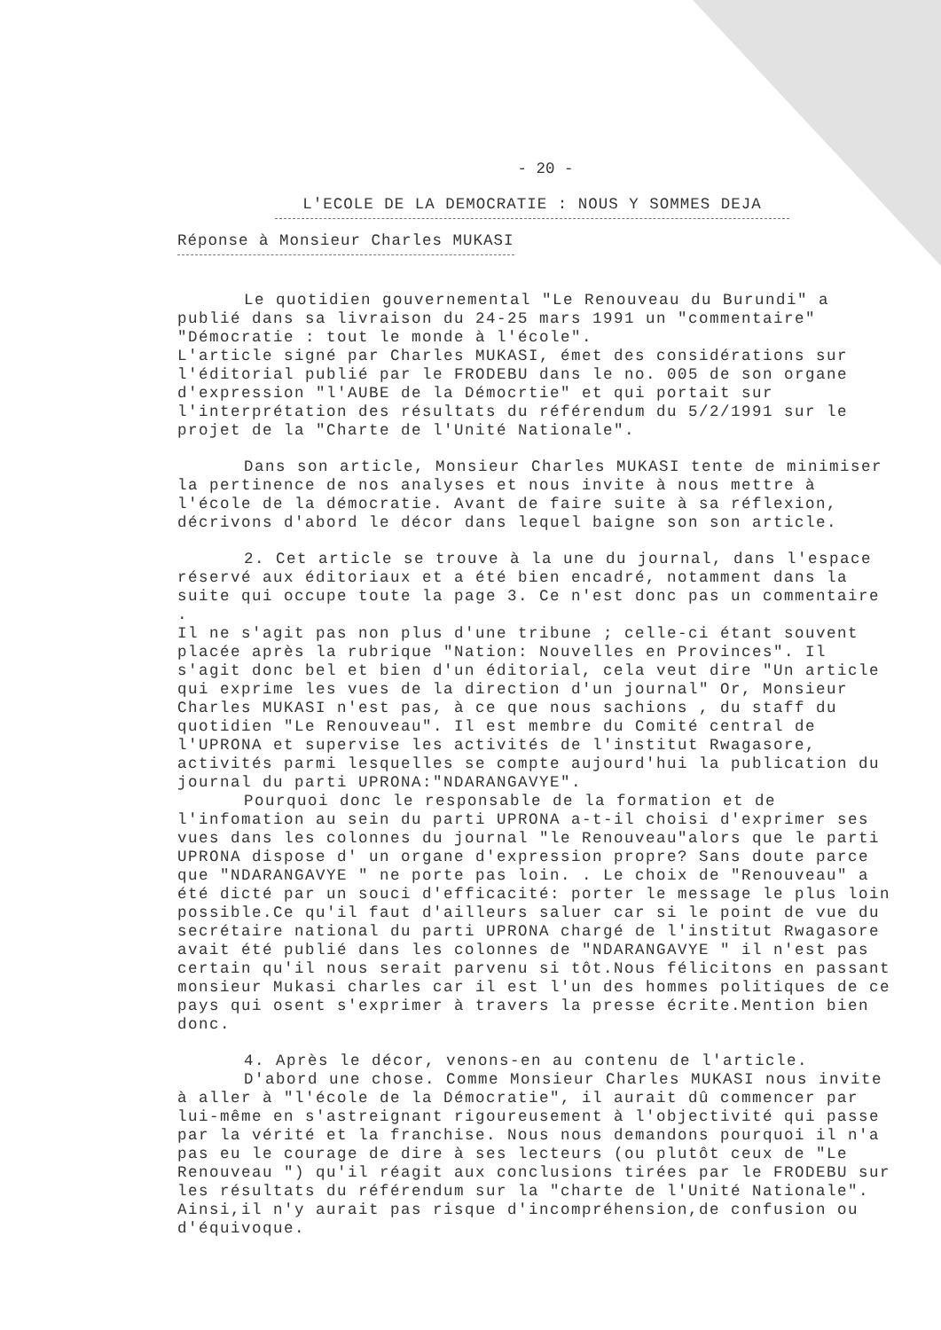- 20 -
L'ECOLE DE LA DEMOCRATIE : NOUS Y SOMMES DEJA
Réponse à Monsieur Charles MUKASI
Le quotidien gouvernemental "Le Renouveau du Burundi" a publié dans sa livraison du 24-25 mars 1991 un "commentaire" "Démocratie : tout le monde à l'école".
L'article signé par Charles MUKASI, émet des considérations sur l'éditorial publié par le FRODEBU dans le no. 005 de son organe d'expression "l'AUBE de la Démocrtie" et qui portait sur l'interprétation des résultats du référendum du 5/2/1991 sur le projet de la "Charte de l'Unité Nationale".
Dans son article, Monsieur Charles MUKASI tente de minimiser la pertinence de nos analyses et nous invite à nous mettre à l'école de la démocratie. Avant de faire suite à sa réflexion, décrivons d'abord le décor dans lequel baigne son son article.
2. Cet article se trouve à la une du journal, dans l'espace réservé aux éditoriaux et a été bien encadré, notamment dans la suite qui occupe toute la page 3. Ce n'est donc pas un commentaire .
Il ne s'agit pas non plus d'une tribune ; celle-ci étant souvent placée après la rubrique "Nation: Nouvelles en Provinces". Il s'agit donc bel et bien d'un éditorial, cela veut dire "Un article qui exprime les vues de la direction d'un journal" Or, Monsieur Charles MUKASI n'est pas, à ce que nous sachions , du staff du quotidien "Le Renouveau". Il est membre du Comité central de l'UPRONA et supervise les activités de l'institut Rwagasore, activités parmi lesquelles se compte aujourd'hui la publication du journal du parti UPRONA:"NDARANGAVYE".
Pourquoi donc le responsable de la formation et de l'infomation au sein du parti UPRONA a-t-il choisi d'exprimer ses vues dans les colonnes du journal "le Renouveau"alors que le parti UPRONA dispose d' un organe d'expression propre? Sans doute parce que "NDARANGAVYE " ne porte pas loin. . Le choix de "Renouveau" a été dicté par un souci d'efficacité: porter le message le plus loin possible.Ce qu'il faut d'ailleurs saluer car si le point de vue du secrétaire national du parti UPRONA chargé de l'institut Rwagasore avait été publié dans les colonnes de "NDARANGAVYE " il n'est pas certain qu'il nous serait parvenu si tôt.Nous félicitons en passant monsieur Mukasi charles car il est l'un des hommes politiques de ce pays qui osent s'exprimer à travers la presse écrite.Mention bien donc.
4. Après le décor, venons-en au contenu de l'article.
D'abord une chose. Comme Monsieur Charles MUKASI nous invite à aller à "l'école de la Démocratie", il aurait dû commencer par lui-même en s'astreignant rigoureusement à l'objectivité qui passe par la vérité et la franchise. Nous nous demandons pourquoi il n'a pas eu le courage de dire à ses lecteurs (ou plutôt ceux de "Le Renouveau ") qu'il réagit aux conclusions tirées par le FRODEBU sur les résultats du référendum sur la "charte de l'Unité Nationale".
Ainsi,il n'y aurait pas risque d'incompréhension,de confusion ou d'équivoque.